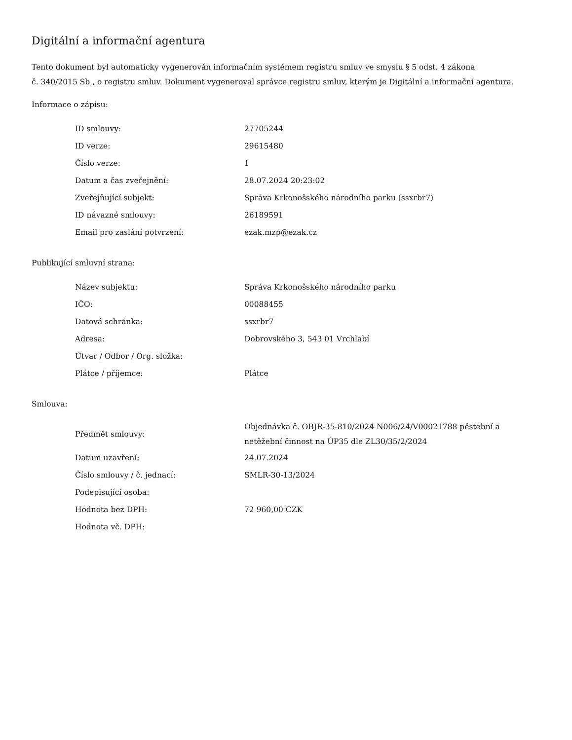Digitální a informační agentura
Tento dokument byl automaticky vygenerován informačním systémem registru smluv ve smyslu § 5 odst. 4 zákona
č. 340/2015 Sb., o registru smluv. Dokument vygeneroval správce registru smluv, kterým je Digitální a informační agentura.
Informace o zápisu:
| ID smlouvy: | 27705244 |
| ID verze: | 29615480 |
| Číslo verze: | 1 |
| Datum a čas zveřejnění: | 28.07.2024 20:23:02 |
| Zveřejňující subjekt: | Správa Krkonošského národního parku (ssxrbr7) |
| ID návazné smlouvy: | 26189591 |
| Email pro zaslání potvrzení: | ezak.mzp@ezak.cz |
Publikující smluvní strana:
| Název subjektu: | Správa Krkonošského národního parku |
| IČO: | 00088455 |
| Datová schránka: | ssxrbr7 |
| Adresa: | Dobrovského 3, 543 01 Vrchlabí |
| Útvar / Odbor / Org. složka: | |
| Plátce / příjemce: | Plátce |
Smlouva:
| Předmět smlouvy: | Objednávka č. OBJR-35-810/2024 N006/24/V00021788 pěstební a netěžební činnost na ÚP35 dle ZL30/35/2/2024 |
| Datum uzavření: | 24.07.2024 |
| Číslo smlouvy / č. jednací: | SMLR-30-13/2024 |
| Podepisující osoba: | |
| Hodnota bez DPH: | 72 960,00 CZK |
| Hodnota vč. DPH: | |